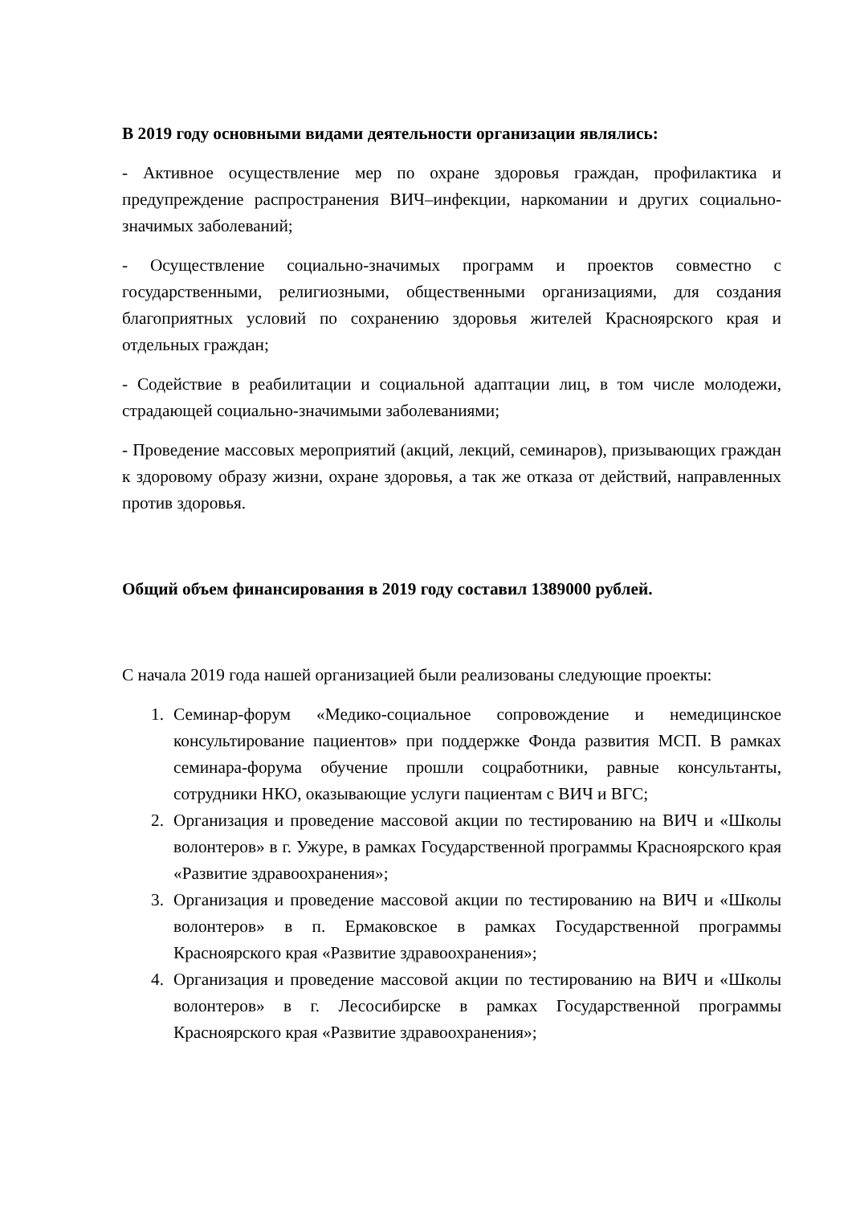В 2019 году основными видами деятельности организации являлись:
- Активное осуществление мер по охране здоровья граждан, профилактика и предупреждение распространения ВИЧ–инфекции, наркомании и других социально-значимых заболеваний;
- Осуществление социально-значимых программ и проектов совместно с государственными, религиозными, общественными организациями, для создания благоприятных условий по сохранению здоровья жителей Красноярского края и отдельных граждан;
- Содействие в реабилитации и социальной адаптации лиц, в том числе молодежи, страдающей социально-значимыми заболеваниями;
- Проведение массовых мероприятий (акций, лекций, семинаров), призывающих граждан к здоровому образу жизни, охране здоровья, а так же отказа от действий, направленных против здоровья.
Общий объем финансирования в 2019 году составил 1389000 рублей.
С начала 2019 года нашей организацией были реализованы следующие проекты:
1. Семинар-форум «Медико-социальное сопровождение и немедицинское консультирование пациентов» при поддержке Фонда развития МСП. В рамках семинара-форума обучение прошли соцработники, равные консультанты, сотрудники НКО, оказывающие услуги пациентам с ВИЧ и ВГС;
2. Организация и проведение массовой акции по тестированию на ВИЧ и «Школы волонтеров» в г. Ужуре, в рамках Государственной программы Красноярского края «Развитие здравоохранения»;
3. Организация и проведение массовой акции по тестированию на ВИЧ и «Школы волонтеров» в п. Ермаковское в рамках Государственной программы Красноярского края «Развитие здравоохранения»;
4. Организация и проведение массовой акции по тестированию на ВИЧ и «Школы волонтеров» в г. Лесосибирске в рамках Государственной программы Красноярского края «Развитие здравоохранения»;